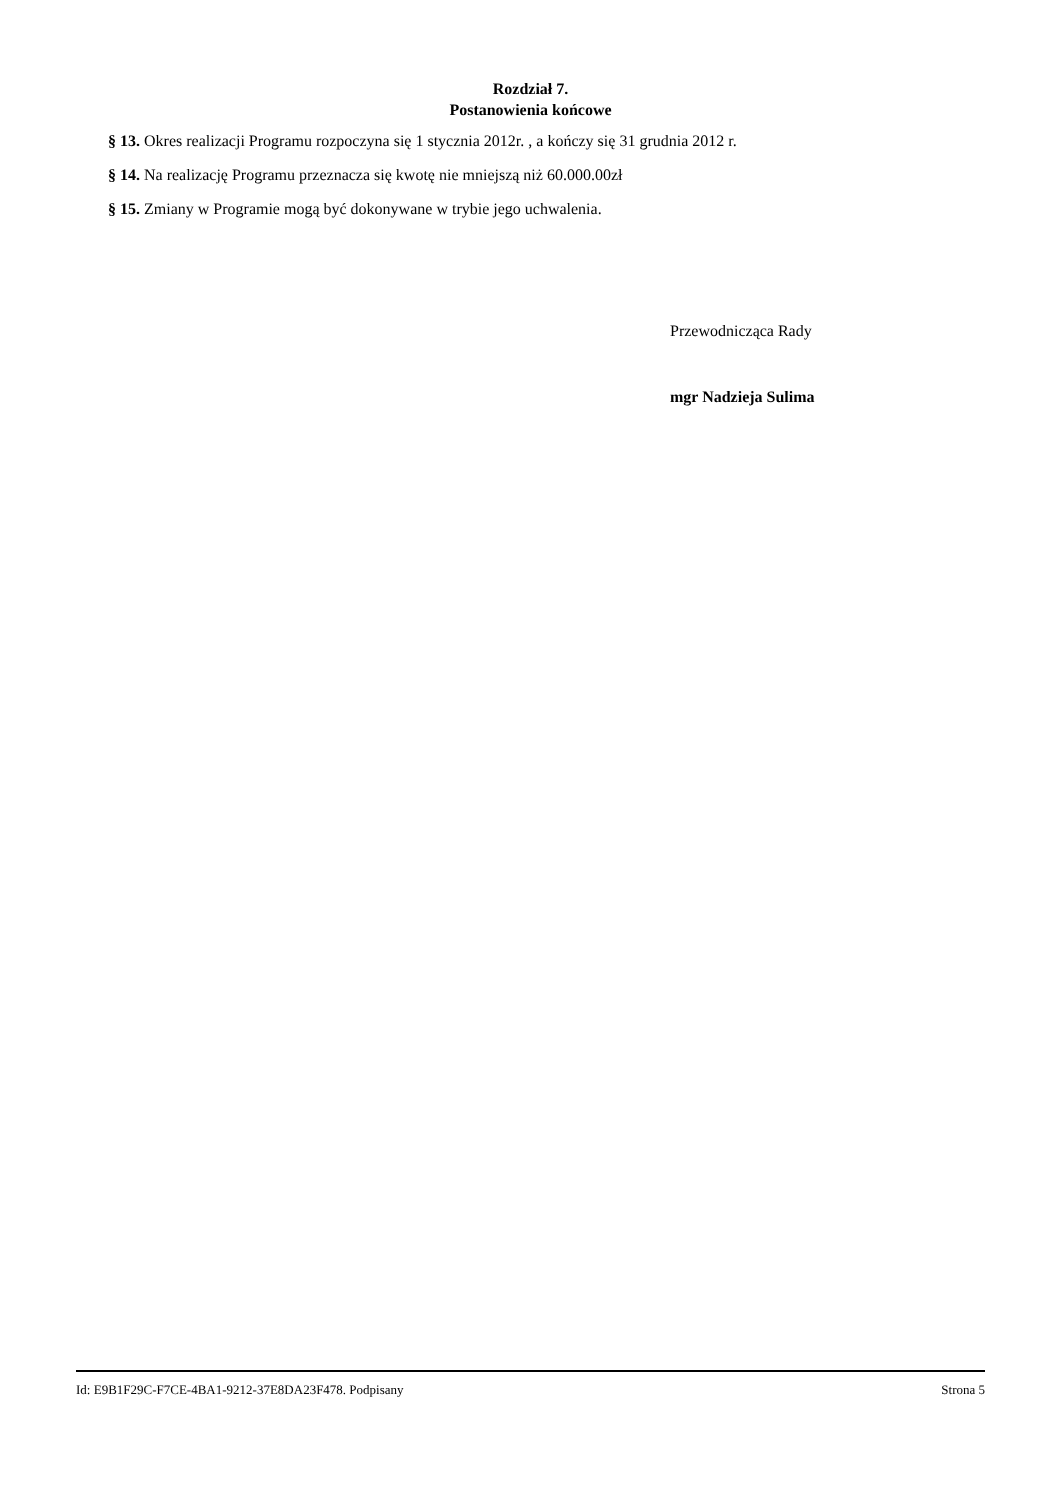Rozdział 7.
Postanowienia końcowe
§ 13. Okres realizacji Programu rozpoczyna się 1 stycznia 2012r. , a kończy się 31 grudnia 2012 r.
§ 14. Na realizację Programu przeznacza się kwotę nie mniejszą niż 60.000.00zł
§ 15. Zmiany w Programie mogą być dokonywane w trybie jego uchwalenia.
Przewodnicząca Rady
mgr Nadzieja Sulima
Id: E9B1F29C-F7CE-4BA1-9212-37E8DA23F478. Podpisany Strona 5